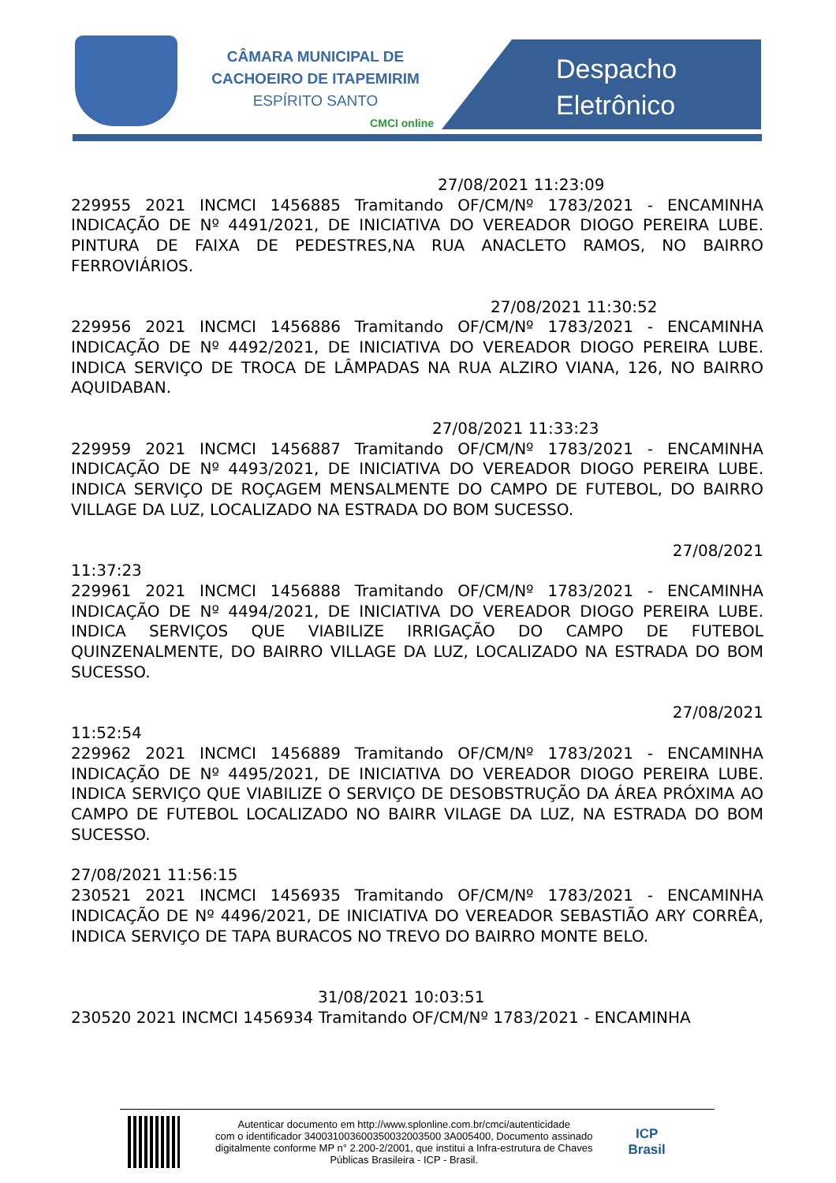CÂMARA MUNICIPAL DE
CACHOEIRO DE ITAPEMIRIM
ESPÍRITO SANTO
CMCI online
Despacho
Eletrônico
27/08/2021 11:23:09
229955 2021 INCMCI 1456885 Tramitando OF/CM/Nº 1783/2021 - ENCAMINHA INDICAÇÃO DE Nº 4491/2021, DE INICIATIVA DO VEREADOR DIOGO PEREIRA LUBE. PINTURA DE FAIXA DE PEDESTRES,NA RUA ANACLETO RAMOS, NO BAIRRO FERROVIÁRIOS.
27/08/2021 11:30:52
229956 2021 INCMCI 1456886 Tramitando OF/CM/Nº 1783/2021 - ENCAMINHA INDICAÇÃO DE Nº 4492/2021, DE INICIATIVA DO VEREADOR DIOGO PEREIRA LUBE. INDICA SERVIÇO DE TROCA DE LÂMPADAS NA RUA ALZIRO VIANA, 126, NO BAIRRO AQUIDABAN.
27/08/2021 11:33:23
229959 2021 INCMCI 1456887 Tramitando OF/CM/Nº 1783/2021 - ENCAMINHA INDICAÇÃO DE Nº 4493/2021, DE INICIATIVA DO VEREADOR DIOGO PEREIRA LUBE. INDICA SERVIÇO DE ROÇAGEM MENSALMENTE DO CAMPO DE FUTEBOL, DO BAIRRO VILLAGE DA LUZ, LOCALIZADO NA ESTRADA DO BOM SUCESSO.
27/08/2021
11:37:23
229961 2021 INCMCI 1456888 Tramitando OF/CM/Nº 1783/2021 - ENCAMINHA INDICAÇÃO DE Nº 4494/2021, DE INICIATIVA DO VEREADOR DIOGO PEREIRA LUBE. INDICA SERVIÇOS QUE VIABILIZE IRRIGAÇÃO DO CAMPO DE FUTEBOL QUINZENALMENTE, DO BAIRRO VILLAGE DA LUZ, LOCALIZADO NA ESTRADA DO BOM SUCESSO.
27/08/2021
11:52:54
229962 2021 INCMCI 1456889 Tramitando OF/CM/Nº 1783/2021 - ENCAMINHA INDICAÇÃO DE Nº 4495/2021, DE INICIATIVA DO VEREADOR DIOGO PEREIRA LUBE. INDICA SERVIÇO QUE VIABILIZE O SERVIÇO DE DESOBSTRUÇÃO DA ÁREA PRÓXIMA AO CAMPO DE FUTEBOL LOCALIZADO NO BAIRR VILAGE DA LUZ, NA ESTRADA DO BOM SUCESSO.
27/08/2021 11:56:15
230521 2021 INCMCI 1456935 Tramitando OF/CM/Nº 1783/2021 - ENCAMINHA INDICAÇÃO DE Nº 4496/2021, DE INICIATIVA DO VEREADOR SEBASTIÃO ARY CORRÊA, INDICA SERVIÇO DE TAPA BURACOS NO TREVO DO BAIRRO MONTE BELO.
31/08/2021 10:03:51
230520 2021 INCMCI 1456934 Tramitando OF/CM/Nº 1783/2021 - ENCAMINHA
Autenticar documento em http://www.splonline.com.br/cmci/autenticidade
com o identificador 340031003600350032003500 3A005400, Documento assinado
digitalmente conforme MP n° 2.200-2/2001, que institui a Infra-estrutura de Chaves
Públicas Brasileira - ICP - Brasil.
ICP
Brasil